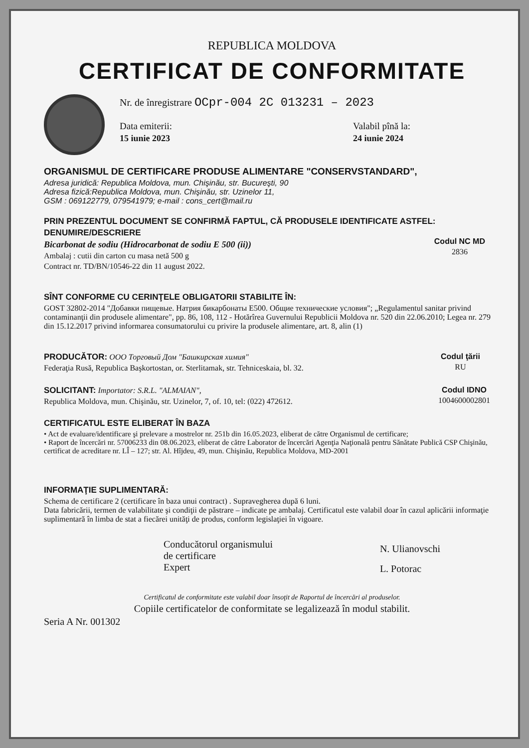REPUBLICA MOLDOVA
CERTIFICAT DE CONFORMITATE
Nr. de înregistrare OCpr-004 2C 013231 – 2023
Data emiterii:
15 iunie 2023
Valabil pînă la:
24 iunie 2024
ORGANISMUL DE CERTIFICARE PRODUSE ALIMENTARE "CONSERVSTANDARD",
Adresa juridică: Republica Moldova, mun. Chişinău, str. Bucureşti, 90
Adresa fizică:Republica Moldova, mun. Chişinău, str. Uzinelor 11,
GSM : 069122779, 079541979; e-mail : cons_cert@mail.ru
PRIN PREZENTUL DOCUMENT SE CONFIRMĂ FAPTUL, CĂ PRODUSELE IDENTIFICATE ASTFEL:
DENUMIRE/DESCRIERE
Bicarbonat de sodiu (Hidrocarbonat de sodiu E 500 (ii))
Ambalaj : cutii din carton cu masa netă 500 g
Contract nr. TD/BN/10546-22 din 11 august 2022.
Codul NC MD
2836
SÎNT CONFORME CU CERINŢELE OBLIGATORII STABILITE ÎN:
GOST 32802-2014 "Добавки пищевые. Натрия бикарбонаты Е500. Общие технические условия"; „Regulamentul sanitar privind contaminanţii din produsele alimentare", pp. 86, 108, 112 - Hotărîrea Guvernului Republicii Moldova nr. 520 din 22.06.2010; Legea nr. 279 din 15.12.2017 privind informarea consumatorului cu privire la produsele alimentare, art. 8, alin (1)
PRODUCĂTOR: ООО Торговый Дом "Башкирская химия"
Federaţia Rusă, Republica Başkortostan, or. Sterlitamak, str. Tehniceskaia, bl. 32.
Codul ţării
RU
SOLICITANT: Importator: S.R.L. "ALMAIAN",
Republica Moldova, mun. Chişinău, str. Uzinelor, 7, of. 10, tel: (022) 472612.
Codul IDNO
1004600002801
CERTIFICATUL ESTE ELIBERAT ÎN BAZA
• Act de evaluare/identificare şi prelevare a mostrelor nr. 251b din 16.05.2023, eliberat de către Organismul de certificare;
• Raport de încercări nr. 57006233 din 08.06.2023, eliberat de către Laborator de încercări Agenţia Naţională pentru Sănătate Publică CSP Chişinău, certificat de acreditare nr. LÎ – 127; str. Al. Hîjdeu, 49, mun. Chişinău, Republica Moldova, MD-2001
INFORMAŢIE SUPLIMENTARĂ:
Schema de certificare 2 (certificare în baza unui contract) . Supravegherea după 6 luni.
Data fabricării, termen de valabilitate şi condiţii de păstrare – indicate pe ambalaj. Certificatul este valabil doar în cazul aplicării informaţie suplimentară în limba de stat a fiecărei unităţi de produs, conform legislaţiei în vigoare.
Conducătorul organismului
de certificare
Expert
N. Ulianovschi
L. Potorac
Certificatul de conformitate este valabil doar însoţit de Raportul de încercări al produselor.
Copiile certificatelor de conformitate se legalizează în modul stabilit.
Seria A Nr. 001302